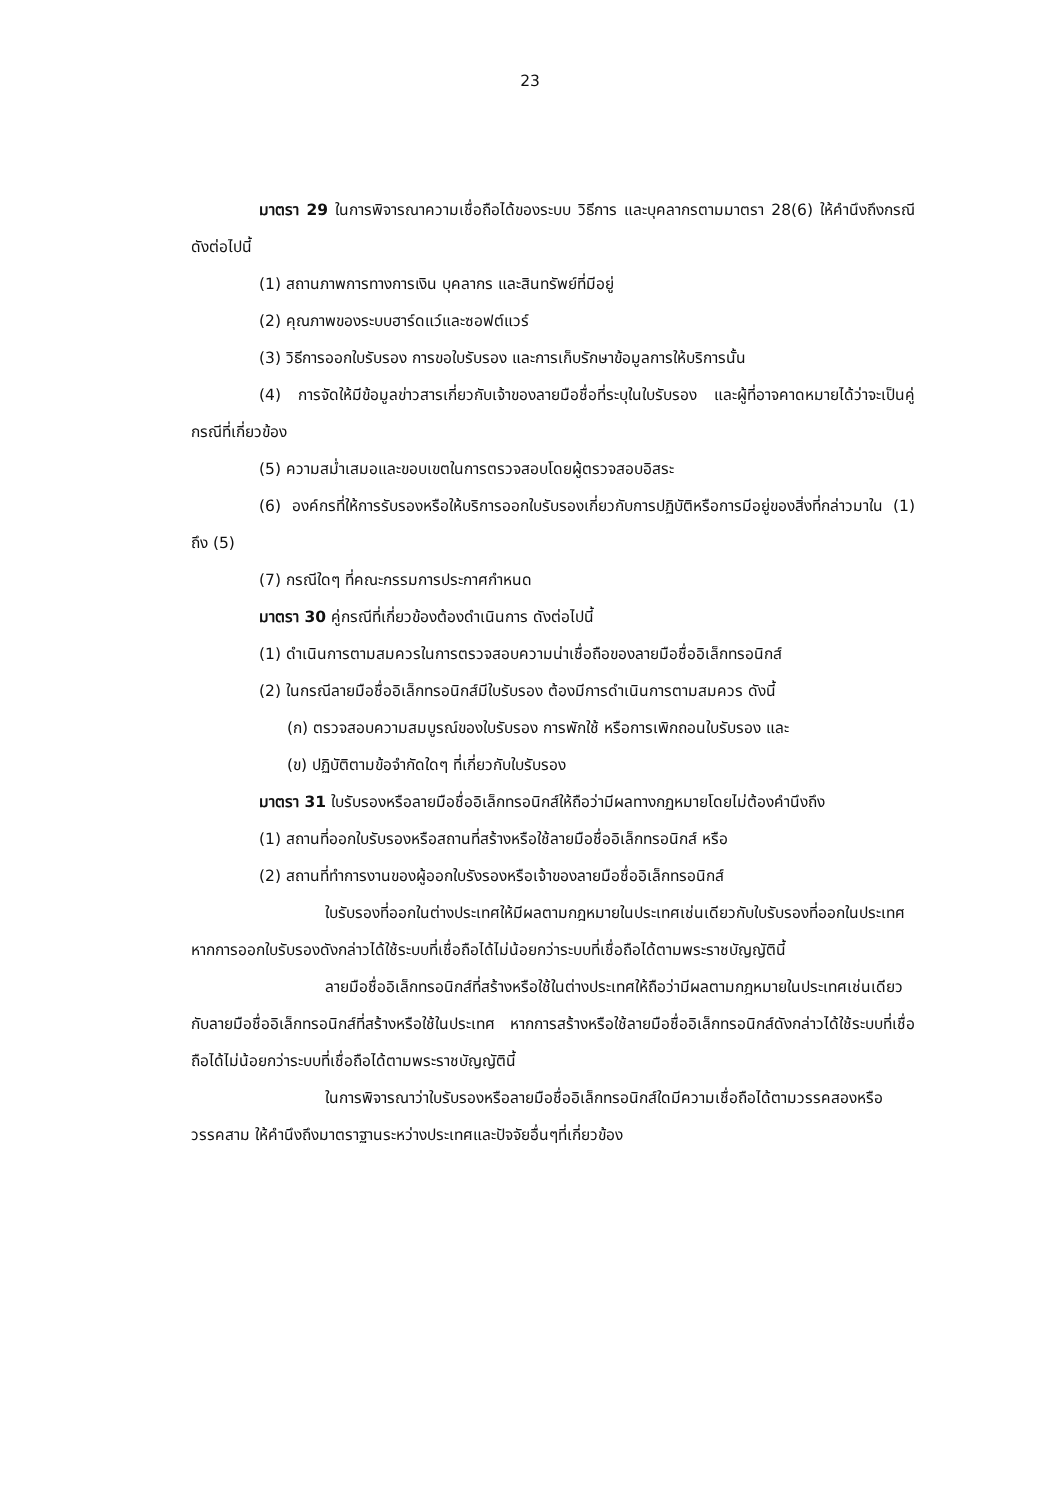23
มาตรา 29 ในการพิจารณาความเชื่อถือได้ของระบบ วิธีการ และบุคลากรตามมาตรา 28(6) ให้คำนึงถึงกรณีดังต่อไปนี้
(1) สถานภาพการทางการเงิน บุคลากร และสินทรัพย์ที่มีอยู่
(2) คุณภาพของระบบฮาร์ดแว์และซอฟต์แวร์
(3) วิธีการออกใบรับรอง การขอใบรับรอง และการเก็บรักษาข้อมูลการให้บริการนั้น
(4) การจัดให้มีข้อมูลข่าวสารเกี่ยวกับเจ้าของลายมือชื่อที่ระบุในใบรับรอง และผู้ที่อาจคาดหมายได้ว่าจะเป็นคู่กรณีที่เกี่ยวข้อง
(5) ความสม่ำเสมอและขอบเขตในการตรวจสอบโดยผู้ตรวจสอบอิสระ
(6) องค์กรที่ให้การรับรองหรือให้บริการออกใบรับรองเกี่ยวกับการปฏิบัติหรือการมีอยู่ของสิ่งที่กล่าวมาใน (1) ถึง (5)
(7) กรณีใดๆ ที่คณะกรรมการประกาศกำหนด
มาตรา 30 คู่กรณีที่เกี่ยวข้องต้องดำเนินการ ดังต่อไปนี้
(1) ดำเนินการตามสมควรในการตรวจสอบความน่าเชื่อถือของลายมือชื่ออิเล็กทรอนิกส์
(2) ในกรณีลายมือชื่ออิเล็กทรอนิกส์มีใบรับรอง ต้องมีการดำเนินการตามสมควร ดังนี้
(ก) ตรวจสอบความสมบูรณ์ของใบรับรอง การพักใช้ หรือการเพิกถอนใบรับรอง และ
(ข) ปฏิบัติตามข้อจำกัดใดๆ ที่เกี่ยวกับใบรับรอง
มาตรา 31 ใบรับรองหรือลายมือชื่ออิเล็กทรอนิกส์ให้ถือว่ามีผลทางกฏหมายโดยไม่ต้องคำนึงถึง
(1) สถานที่ออกใบรับรองหรือสถานที่สร้างหรือใช้ลายมือชื่ออิเล็กทรอนิกส์ หรือ
(2) สถานที่ทำการงานของผู้ออกใบรังรองหรือเจ้าของลายมือชื่ออิเล็กทรอนิกส์
ใบรับรองที่ออกในต่างประเทศให้มีผลตามกฎหมายในประเทศเช่นเดียวกับใบรับรองที่ออกในประเทศ หากการออกใบรับรองดังกล่าวได้ใช้ระบบที่เชื่อถือได้ไม่น้อยกว่าระบบที่เชื่อถือได้ตามพระราชบัญญัตินี้
ลายมือชื่ออิเล็กทรอนิกส์ที่สร้างหรือใช้ในต่างประเทศให้ถือว่ามีผลตามกฎหมายในประเทศเช่นเดียวกับลายมือชื่ออิเล็กทรอนิกส์ที่สร้างหรือใช้ในประเทศ หากการสร้างหรือใช้ลายมือชื่ออิเล็กทรอนิกส์ดังกล่าวได้ใช้ระบบที่เชื่อถือได้ไม่น้อยกว่าระบบที่เชื่อถือได้ตามพระราชบัญญัตินี้
ในการพิจารณาว่าใบรับรองหรือลายมือชื่ออิเล็กทรอนิกส์ใดมีความเชื่อถือได้ตามวรรคสองหรือวรรคสาม ให้คำนึงถึงมาตราฐานระหว่างประเทศและปัจจัยอื่นๆที่เกี่ยวข้อง